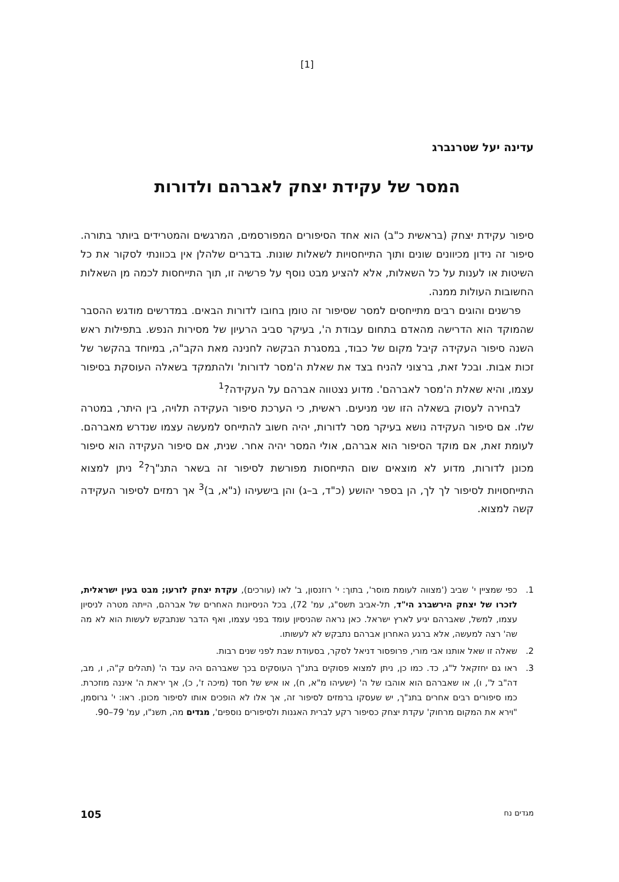[1]
עדינה יעל שטרנברג
המסר של עקידת יצחק לאברהם ולדורות
סיפור עקידת יצחק (בראשית כ"ב) הוא אחד הסיפורים המפורסמים, המרגשים והמטרידים ביותר בתורה. סיפור זה נידון מכיוונים שונים ותוך התייחסויות לשאלות שונות. בדברים שלהלן אין בכוונתי לסקור את כל השיטות או לענות על כל השאלות, אלא להציע מבט נוסף על פרשיה זו, תוך התייחסות לכמה מן השאלות החשובות העולות ממנה.
פרשנים והוגים רבים מתייחסים למסר שסיפור זה טומן בחובו לדורות הבאים. במדרשים מודגש ההסבר שהמוקד הוא הדרישה מהאדם בתחום עבודת ה', בעיקר סביב הרעיון של מסירות הנפש. בתפילות ראש השנה סיפור העקידה קיבל מקום של כבוד, במסגרת הבקשה לחנינה מאת הקב"ה, במיוחד בהקשר של זכות אבות. ובכל זאת, ברצוני להניח בצד את שאלת ה'מסר לדורות' ולהתמקד בשאלה העוסקת בסיפור עצמו, והיא שאלת ה'מסר לאברהם'. מדוע נצטווה אברהם על העקידה?<sup>1</sup>
לבחירה לעסוק בשאלה הזו שני מניעים. ראשית, כי הערכת סיפור העקידה תלויה, בין היתר, במטרה שלו. אם סיפור העקידה נושא בעיקר מסר לדורות, יהיה חשוב להתייחס למעשה עצמו שנדרש מאברהם. לעומת זאת, אם מוקד הסיפור הוא אברהם, אולי המסר יהיה אחר. שנית, אם סיפור העקידה הוא סיפור מכונן לדורות, מדוע לא מוצאים שום התייחסות מפורשת לסיפור זה בשאר התנ"ך?<sup>2</sup> ניתן למצוא התייחסויות לסיפור לך לך, הן בספר יהושע (כ"ד, ב–ג) והן בישעיהו (נ"א, ב)<sup>3</sup> אך רמזים לסיפור העקידה קשה למצוא.
1. כפי שמציין י' שביב ('מצווה לעומת מוסר', בתוך: י' רוזנסון, ב' לאו (עורכים), עקדת יצחק לזרעו; מבט בעין ישראלית, לזכרו של יצחק הירשברג הי"ד, תל-אביב תשס"ג, עמ' 72), בכל הניסיונות האחרים של אברהם, הייתה מטרה לניסיון עצמו, למשל, שאברהם יגיע לארץ ישראל. כאן נראה שהניסיון עומד בפני עצמו, ואף הדבר שנתבקש לעשות הוא לא מה שה' רצה למעשה, אלא ברגע האחרון אברהם נתבקש לא לעשותו.
2. שאלה זו שאל אותנו אבי מורי, פרופסור דניאל לסקר, בסעודת שבת לפני שנים רבות.
3. ראו גם יחזקאל ל"ג, כד. כמו כן, ניתן למצוא פסוקים בתנ"ך העוסקים בכך שאברהם היה עבד ה' (תהלים ק"ה, ו, מב, דה"ב ל', ו), או שאברהם הוא אוהבו של ה' (ישעיהו מ"א, ח), או איש של חסד (מיכה ז', כ), אך יראת ה' איננה מוזכרת. כמו סיפורים רבים אחרים בתנ"ך, יש שעסקו ברמזים לסיפור זה, אך אלו לא הופכים אותו לסיפור מכונן. ראו: י' גרוסמן, "וירא את המקום מרחוק' עקדת יצחק כסיפור רקע לברית האגנות ולסיפורים נוספים', מגדים מה, תשנ"ו, עמ' 79–90.
מגדים נח 105